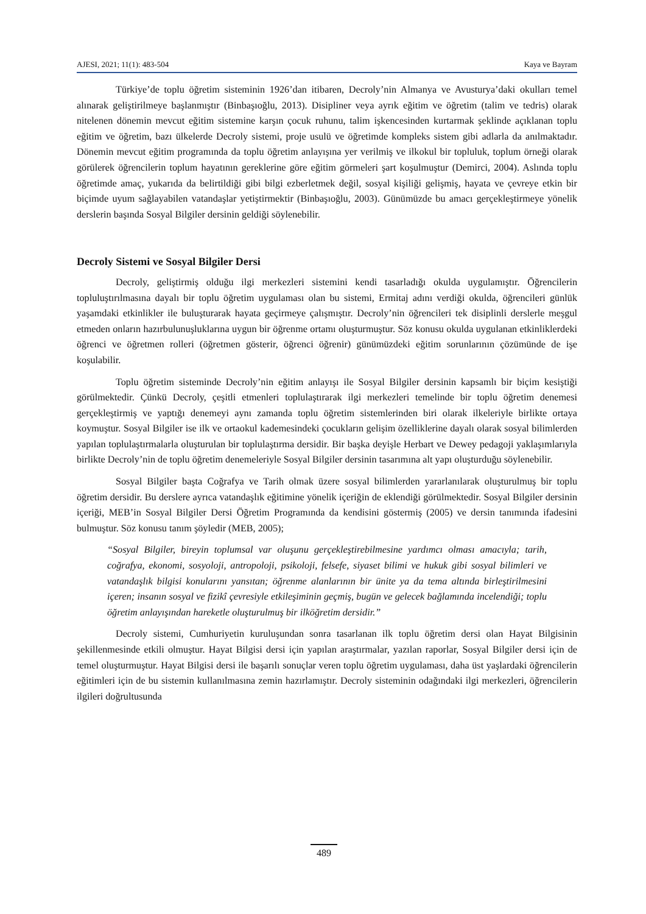AJESI, 2021; 11(1): 483-504 Kaya ve Bayram
Türkiye’de toplu öğretim sisteminin 1926’dan itibaren, Decroly’nin Almanya ve Avusturya’daki okulları temel alınarak geliştirilmeye başlanmıştır (Binbaşıoğlu, 2013). Disipliner veya ayrık eğitim ve öğretim (talim ve tedris) olarak nitelenen dönemin mevcut eğitim sistemine karşın çocuk ruhunu, talim işkencesinden kurtarmak şeklinde açıklanan toplu eğitim ve öğretim, bazı ülkelerde Decroly sistemi, proje usulü ve öğretimde kompleks sistem gibi adlarla da anılmaktadır. Dönemin mevcut eğitim programında da toplu öğretim anlayışına yer verilmiş ve ilkokul bir topluluk, toplum örneği olarak görülerek öğrencilerin toplum hayatının gereklerine göre eğitim görmeleri şart koşulmuştur (Demirci, 2004). Aslında toplu öğretimde amaç, yukarıda da belirtildiği gibi bilgi ezberletmek değil, sosyal kişiliği gelişmiş, hayata ve çevreye etkin bir biçimde uyum sağlayabilen vatandaşlar yetiştirmektir (Binbaşıoğlu, 2003). Günümüzde bu amacı gerçekleştirmeye yönelik derslerin başında Sosyal Bilgiler dersinin geldiği söylenebilir.
Decroly Sistemi ve Sosyal Bilgiler Dersi
Decroly, geliştirmiş olduğu ilgi merkezleri sistemini kendi tasarladığı okulda uygulamıştır. Öğrencilerin topluluştırılmasına dayalı bir toplu öğretim uygulaması olan bu sistemi, Ermitaj adını verdiği okulda, öğrencileri günlük yaşamdaki etkinlikler ile buluşturarak hayata geçirmeye çalışmıştır. Decroly’nin öğrencileri tek disiplinli derslerle meşgul etmeden onların hazırbulunuşluklarına uygun bir öğrenme ortamı oluşturmuştur. Söz konusu okulda uygulanan etkinliklerdeki öğrenci ve öğretmen rolleri (öğretmen gösterir, öğrenci öğrenir) günümüzdeki eğitim sorunlarının çözümünde de işe koşulabilir.
Toplu öğretim sisteminde Decroly’nin eğitim anlayışı ile Sosyal Bilgiler dersinin kapsamlı bir biçim kesiştiği görülmektedir. Çünkü Decroly, çeşitli etmenleri toplulaştırarak ilgi merkezleri temelinde bir toplu öğretim denemesi gerçekleştirmiş ve yaptığı denemeyi aynı zamanda toplu öğretim sistemlerinden biri olarak ilkeleriyle birlikte ortaya koymuştur. Sosyal Bilgiler ise ilk ve ortaokul kademesindeki çocukların gelişim özelliklerine dayalı olarak sosyal bilimlerden yapılan toplulaştırmalarla oluşturulan bir toplulaştırma dersidir. Bir başka deyişle Herbart ve Dewey pedagoji yaklaşımlarıyla birlikte Decroly’nin de toplu öğretim denemeleriyle Sosyal Bilgiler dersinin tasarımına alt yapı oluşturduğu söylenebilir.
Sosyal Bilgiler başta Coğrafya ve Tarih olmak üzere sosyal bilimlerden yararlanılarak oluşturulmuş bir toplu öğretim dersidir. Bu derslere ayrıca vatandaşlık eğitimine yönelik içeriğin de eklendiği görülmektedir. Sosyal Bilgiler dersinin içeriği, MEB’in Sosyal Bilgiler Dersi Öğretim Programında da kendisini göstermiş (2005) ve dersin tanımında ifadesini bulmuştur. Söz konusu tanım şöyledir (MEB, 2005);
“Sosyal Bilgiler, bireyin toplumsal var oluşunu gerçekleştirebilmesine yardımcı olması amacıyla; tarih, coğrafya, ekonomi, sosyoloji, antropoloji, psikoloji, felsefe, siyaset bilimi ve hukuk gibi sosyal bilimleri ve vatandaşlık bilgisi konularını yansıtan; öğrenme alanlarının bir ünite ya da tema altında birleştirilmesini içeren; insanın sosyal ve fizikî çevresiyle etkileşiminin geçmiş, bugün ve gelecek bağlamında incelendiği; toplu öğretim anlayışından hareketle oluşturulmuş bir ilköğretim dersidir.”
Decroly sistemi, Cumhuriyetin kuruluşundan sonra tasarlanan ilk toplu öğretim dersi olan Hayat Bilgisinin şekillenmesinde etkili olmuştur. Hayat Bilgisi dersi için yapılan araştırmalar, yazılan raporlar, Sosyal Bilgiler dersi için de temel oluşturmuştur. Hayat Bilgisi dersi ile başarılı sonuçlar veren toplu öğretim uygulaması, daha üst yaşlardaki öğrencilerin eğitimleri için de bu sistemin kullanılmasına zemin hazırlamıştır. Decroly sisteminin odağındaki ilgi merkezleri, öğrencilerin ilgileri doğrultusunda
489